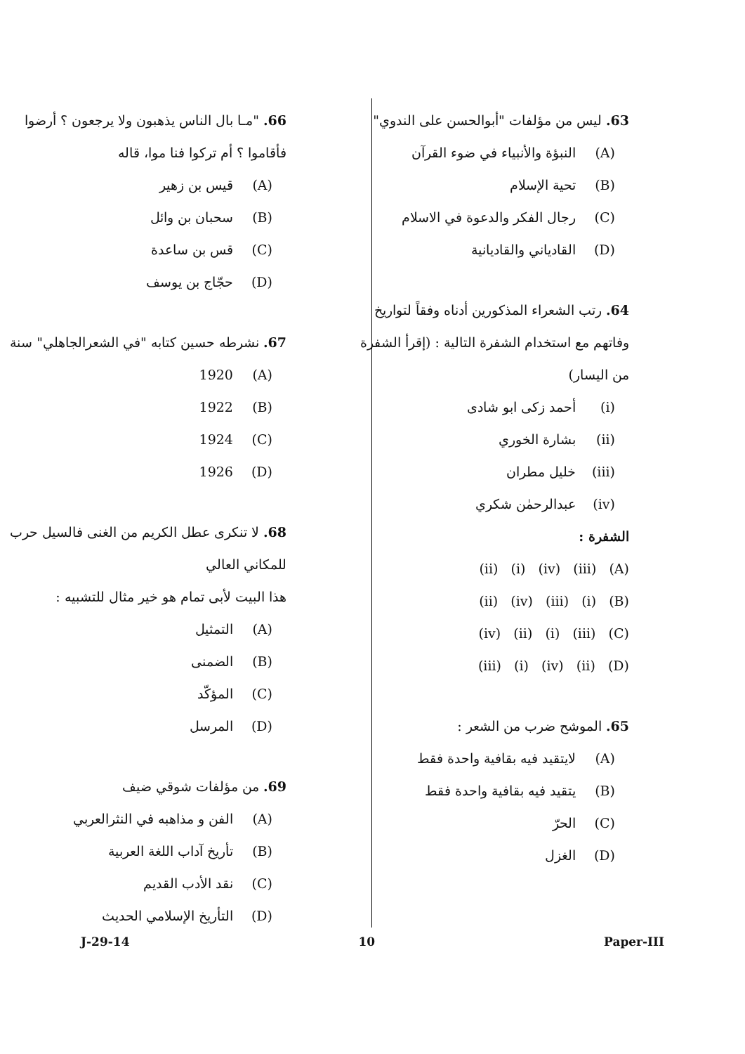63. ليس من مؤلفات "أبوالحسن على الندوي"
(A) النبؤة والأنبياء في ضوء القرآن
(B) تحية الإسلام
(C) رجال الفكر والدعوة في الاسلام
(D) القادياني والقاديانية
64. رتب الشعراء المذكورين أدناه وفقاً لتواريخ وفاتهم مع استخدام الشفرة التالية : (إقرأ الشفرة من اليسار)
(i) أحمد زكى ابو شادى
(ii) بشارة الخوري
(iii) خليل مطران
(iv) عبدالرحمٰن شكري
الشفرة :
(ii) (i) (iv) (iii) (A)
(ii) (iv) (iii) (i) (B)
(iv) (ii) (i) (iii) (C)
(iii) (i) (iv) (ii) (D)
65. الموشح ضرب من الشعر :
(A) لايتقيد فيه بقافية واحدة فقط
(B) يتقيد فيه بقافية واحدة فقط
(C) الحرّ
(D) الغزل
66. "مـا بال الناس يذهبون ولا يرجعون ؟ أرضوا فأقاموا ؟ أم تركوا فنا موا، قاله
(A) قيس بن زهير
(B) سحبان بن وائل
(C) قس بن ساعدة
(D) حجّاج بن يوسف
67. نشرطه حسين كتابه "في الشعرالجاهلي" سنة
(A) 1920
(B) 1922
(C) 1924
(D) 1926
68. لا تنكرى عطل الكريم من الغنى فالسيل حرب للمكاني العالي
هذا البيت لأبى تمام هو خير مثال للتشبيه :
(A) التمثيل
(B) الضمنى
(C) المؤكّد
(D) المرسل
69. من مؤلفات شوقي ضيف
(A) الفن و مذاهبه في النثرالعربي
(B) تأريخ آداب اللغة العربية
(C) نقد الأدب القديم
(D) التأريخ الإسلامي الحديث
J-29-14 10 Paper-III